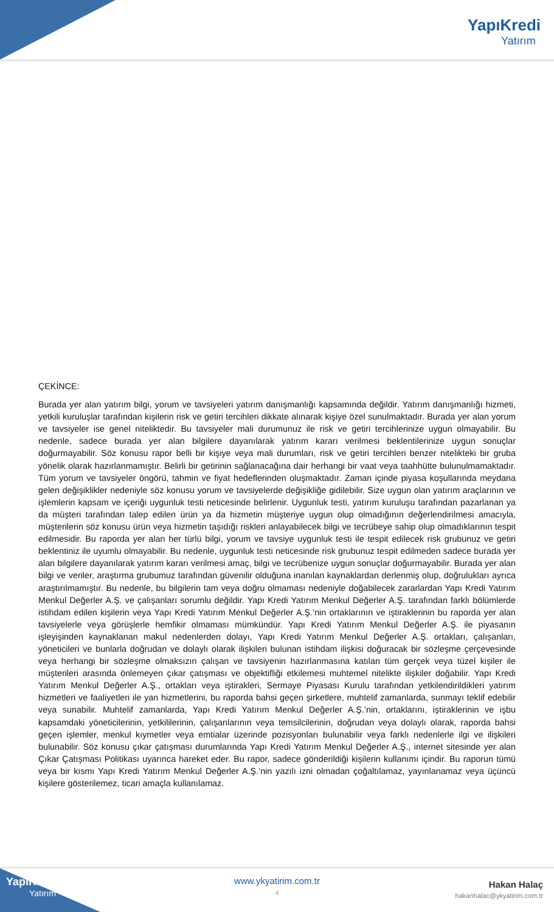YapıKredi
Yatırım
ÇEKİNCE:
Burada yer alan yatırım bilgi, yorum ve tavsiyeleri yatırım danışmanlığı kapsamında değildir. Yatırım danışmanlığı hizmeti, yetkili kuruluşlar tarafından kişilerin risk ve getiri tercihleri dikkate alınarak kişiye özel sunulmaktadır. Burada yer alan yorum ve tavsiyeler ise genel niteliktedir. Bu tavsiyeler mali durumunuz ile risk ve getiri tercihlerinize uygun olmayabilir. Bu nedenle, sadece burada yer alan bilgilere dayanılarak yatırım kararı verilmesi beklentilerinize uygun sonuçlar doğurmayabilir. Söz konusu rapor belli bir kişiye veya mali durumları, risk ve getiri tercihleri benzer nitelikteki bir gruba yönelik olarak hazırlanmamıştır. Belirli bir getirinin sağlanacağına dair herhangi bir vaat veya taahhütte bulunulmamaktadır. Tüm yorum ve tavsiyeler öngörü, tahmin ve fiyat hedeflerinden oluşmaktadır. Zaman içinde piyasa koşullarında meydana gelen değişiklikler nedeniyle söz konusu yorum ve tavsiyelerde değişikliğe gidilebilir. Size uygun olan yatırım araçlarının ve işlemlerin kapsam ve içeriği uygunluk testi neticesinde belirlenir. Uygunluk testi, yatırım kuruluşu tarafından pazarlanan ya da müşteri tarafından talep edilen ürün ya da hizmetin müşteriye uygun olup olmadığının değerlendirilmesi amacıyla, müşterilerin söz konusu ürün veya hizmetin taşıdığı riskleri anlayabilecek bilgi ve tecrübeye sahip olup olmadıklarının tespit edilmesidir. Bu raporda yer alan her türlü bilgi, yorum ve tavsiye uygunluk testi ile tespit edilecek risk grubunuz ve getiri beklentiniz ile uyumlu olmayabilir. Bu nedenle, uygunluk testi neticesinde risk grubunuz tespit edilmeden sadece burada yer alan bilgilere dayanılarak yatırım kararı verilmesi amaç, bilgi ve tecrübenize uygun sonuçlar doğurmayabilir. Burada yer alan bilgi ve veriler, araştırma grubumuz tarafından güvenilir olduğuna inanılan kaynaklardan derlenmiş olup, doğrulukları ayrıca araştırılmamıştır. Bu nedenle, bu bilgilerin tam veya doğru olmaması nedeniyle doğabilecek zararlardan Yapı Kredi Yatırım Menkul Değerler A.Ş. ve çalışanları sorumlu değildir. Yapı Kredi Yatırım Menkul Değerler A.Ş. tarafından farklı bölümlerde istihdam edilen kişilerin veya Yapı Kredi Yatırım Menkul Değerler A.Ş.’nin ortaklarının ve iştiraklerinin bu raporda yer alan tavsiyelerle veya görüşlerle hemfikir olmaması mümkündür. Yapı Kredi Yatırım Menkul Değerler A.Ş. ile piyasanın işleyişinden kaynaklanan makul nedenlerden dolayı, Yapı Kredi Yatırım Menkul Değerler A.Ş. ortakları, çalışanları, yöneticileri ve bunlarla doğrudan ve dolaylı olarak ilişkileri bulunan istihdam ilişkisi doğuracak bir sözleşme çerçevesinde veya herhangi bir sözleşme olmaksızın çalışan ve tavsiyenin hazırlanmasına katılan tüm gerçek veya tüzel kişiler ile müşterileri arasında önlemeyen çıkar çatışması ve objektifliği etkilemesi muhtemel nitelikte ilişkiler doğabilir. Yapı Kredi Yatırım Menkul Değerler A.Ş., ortakları veya iştirakleri, Sermaye Piyasası Kurulu tarafından yetkilendirildikleri yatırım hizmetleri ve faaliyetleri ile yan hizmetlerini, bu raporda bahsi geçen şirketlere, muhtelif zamanlarda, sunmayı teklif edebilir veya sunabilir. Muhtelif zamanlarda, Yapı Kredi Yatırım Menkul Değerler A.Ş.’nin, ortaklarını, iştiraklerinin ve işbu kapsamdaki yöneticilerinin, yetkililerinin, çalışanlarının veya temsilcilerinin, doğrudan veya dolaylı olarak, raporda bahsi geçen işlemler, menkul kıymetler veya emtialar üzerinde pozisyonları bulunabilir veya farklı nedenlerle ilgi ve ilişkileri bulunabilir. Söz konusu çıkar çatışması durumlarında Yapı Kredi Yatırım Menkul Değerler A.Ş., internet sitesinde yer alan Çıkar Çatışması Politikası uyarınca hareket eder. Bu rapor, sadece gönderildiği kişilerin kullanımı içindir. Bu raporun tümü veya bir kısmı Yapı Kredi Yatırım Menkul Değerler A.Ş.’nin yazılı izni olmadan çoğaltılamaz, yayınlanamaz veya üçüncü kişilere gösterilemez, ticari amaçla kullanılamaz.
YapıKredi
Yatırım
www.ykyatirim.com.tr
4
Hakan Halaç
hakanhalac@ykyatirim.com.tr